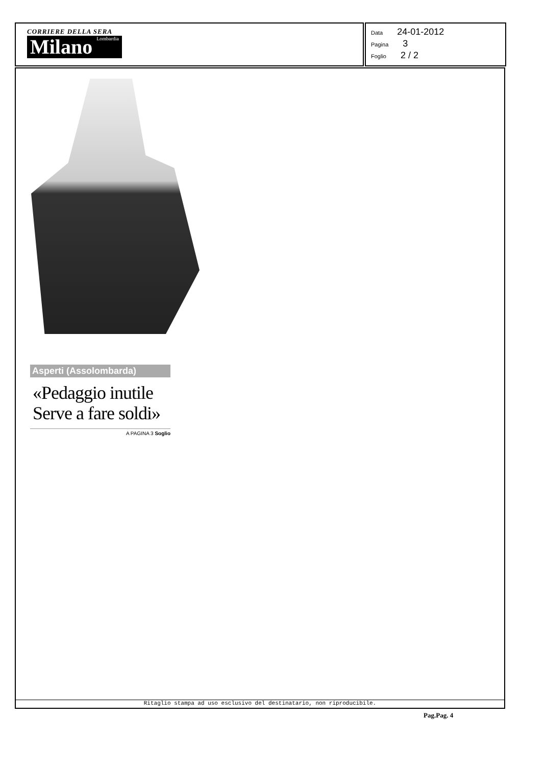CORRIERE DELLA SERA
Milano Lombardia
Data 24-01-2012
Pagina 3
Foglio 2 / 2
Asperti (Assolombarda)
«Pedaggio inutile Serve a fare soldi»
A PAGINA 3 Soglio
Ritaglio stampa ad uso esclusivo del destinatario, non riproducibile.
Pag.Pag. 4